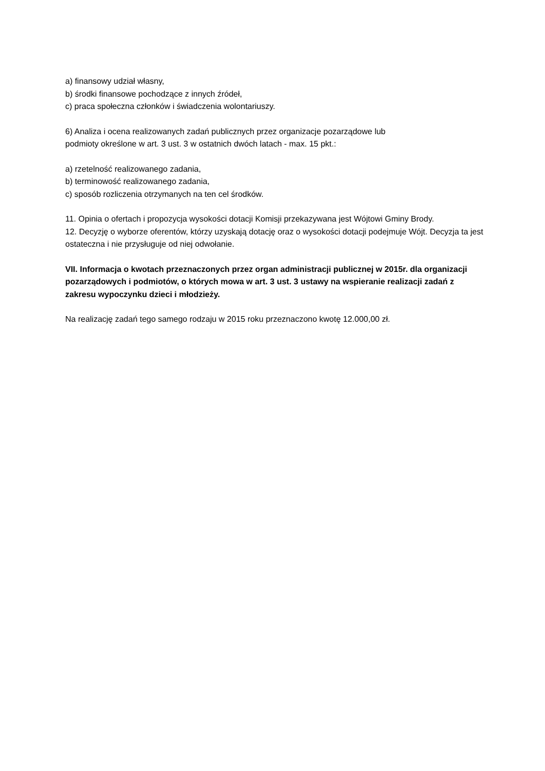a) finansowy udział własny,
b) środki finansowe pochodzące z innych źródeł,
c) praca społeczna członków i świadczenia wolontariuszy.
6) Analiza i ocena realizowanych zadań publicznych przez organizacje pozarządowe lub
podmioty określone w art. 3 ust. 3 w ostatnich dwóch latach - max. 15 pkt.:
a) rzetelność realizowanego zadania,
b) terminowość realizowanego zadania,
c) sposób rozliczenia otrzymanych na ten cel środków.
11. Opinia o ofertach i propozycja wysokości dotacji Komisji przekazywana jest Wójtowi Gminy Brody.
12. Decyzję o wyborze oferentów, którzy uzyskają dotację oraz o wysokości dotacji podejmuje Wójt. Decyzja ta jest ostateczna i nie przysługuje od niej odwołanie.
VII. Informacja o kwotach przeznaczonych przez organ administracji publicznej w 2015r. dla organizacji pozarządowych i podmiotów, o których mowa w art. 3 ust. 3 ustawy na wspieranie realizacji zadań z zakresu wypoczynku dzieci i młodzieży.
Na realizację zadań tego samego rodzaju w 2015 roku przeznaczono kwotę 12.000,00 zł.